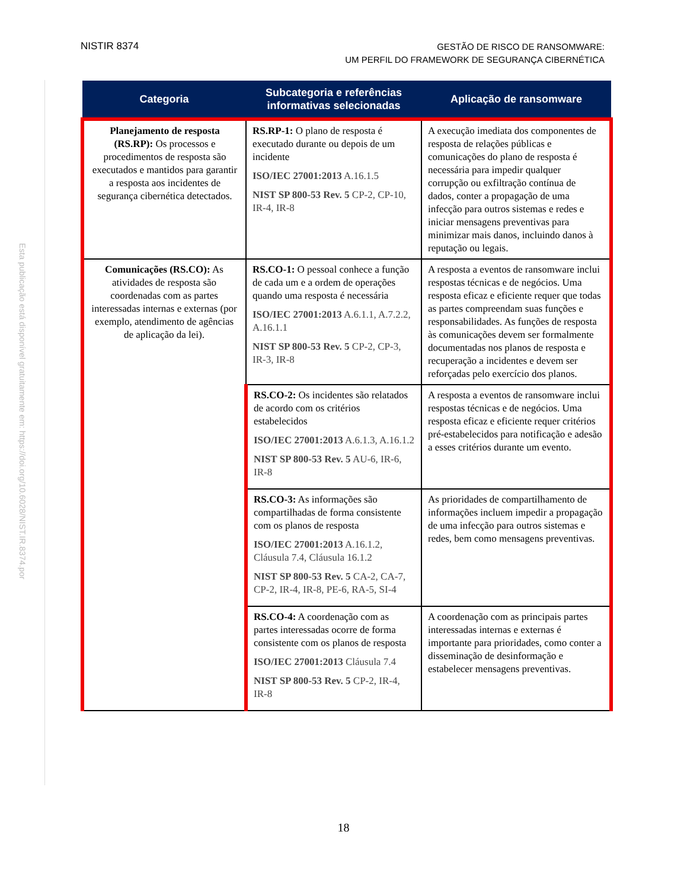NISTIR 8374
GESTÃO DE RISCO DE RANSOMWARE:
UM PERFIL DO FRAMEWORK DE SEGURANÇA CIBERNÉTICA
Esta publicação está disponível gratuitamente em: https://doi.org/10.6028/NIST.IR.8374.por
| Categoria | Subcategoria e referências informativas selecionadas | Aplicação de ransomware |
| --- | --- | --- |
| Planejamento de resposta (RS.RP): Os processos e procedimentos de resposta são executados e mantidos para garantir a resposta aos incidentes de segurança cibernética detectados. | RS.RP-1: O plano de resposta é executado durante ou depois de um incidente ISO/IEC 27001:2013 A.16.1.5 NIST SP 800-53 Rev. 5 CP-2, CP-10, IR-4, IR-8 | A execução imediata dos componentes de resposta de relações públicas e comunicações do plano de resposta é necessária para impedir qualquer corrupção ou exfiltração contínua de dados, conter a propagação de uma infecção para outros sistemas e redes e iniciar mensagens preventivas para minimizar mais danos, incluindo danos à reputação ou legais. |
| Comunicações (RS.CO): As atividades de resposta são coordenadas com as partes interessadas internas e externas (por exemplo, atendimento de agências de aplicação da lei). | RS.CO-1: O pessoal conhece a função de cada um e a ordem de operações quando uma resposta é necessária ISO/IEC 27001:2013 A.6.1.1, A.7.2.2, A.16.1.1 NIST SP 800-53 Rev. 5 CP-2, CP-3, IR-3, IR-8 | A resposta a eventos de ransomware inclui respostas técnicas e de negócios. Uma resposta eficaz e eficiente requer que todas as partes compreendam suas funções e responsabilidades. As funções de resposta às comunicações devem ser formalmente documentadas nos planos de resposta e recuperação a incidentes e devem ser reforçadas pelo exercício dos planos. |
| | RS.CO-2: Os incidentes são relatados de acordo com os critérios estabelecidos ISO/IEC 27001:2013 A.6.1.3, A.16.1.2 NIST SP 800-53 Rev. 5 AU-6, IR-6, IR-8 | A resposta a eventos de ransomware inclui respostas técnicas e de negócios. Uma resposta eficaz e eficiente requer critérios pré-estabelecidos para notificação e adesão a esses critérios durante um evento. |
| | RS.CO-3: As informações são compartilhadas de forma consistente com os planos de resposta ISO/IEC 27001:2013 A.16.1.2, Cláusula 7.4, Cláusula 16.1.2 NIST SP 800-53 Rev. 5 CA-2, CA-7, CP-2, IR-4, IR-8, PE-6, RA-5, SI-4 | As prioridades de compartilhamento de informações incluem impedir a propagação de uma infecção para outros sistemas e redes, bem como mensagens preventivas. |
| | RS.CO-4: A coordenação com as partes interessadas ocorre de forma consistente com os planos de resposta ISO/IEC 27001:2013 Cláusula 7.4 NIST SP 800-53 Rev. 5 CP-2, IR-4, IR-8 | A coordenação com as principais partes interessadas internas e externas é importante para prioridades, como conter a disseminação de desinformação e estabelecer mensagens preventivas. |
18